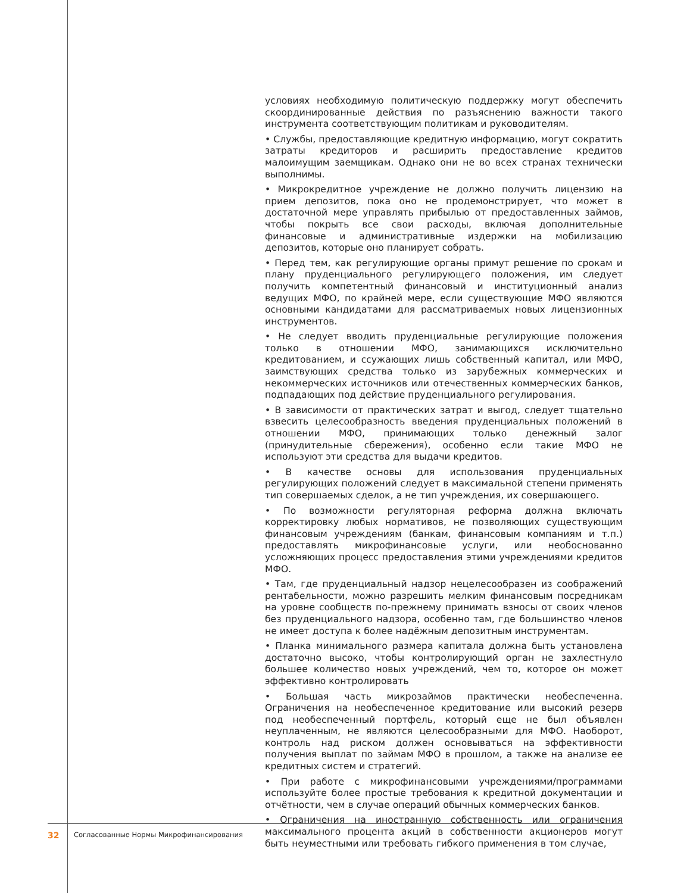условиях необходимую политическую поддержку могут обеспечить скоординированные действия по разъяснению важности такого инструмента соответствующим политикам и руководителям.
• Службы, предоставляющие кредитную информацию, могут сократить затраты кредиторов и расширить предоставление кредитов малоимущим заемщикам. Однако они не во всех странах технически выполнимы.
• Микрокредитное учреждение не должно получить лицензию на прием депозитов, пока оно не продемонстрирует, что может в достаточной мере управлять прибылью от предоставленных займов, чтобы покрыть все свои расходы, включая дополнительные финансовые и административные издержки на мобилизацию депозитов, которые оно планирует собрать.
• Перед тем, как регулирующие органы примут решение по срокам и плану пруденциального регулирующего положения, им следует получить компетентный финансовый и институционный анализ ведущих МФО, по крайней мере, если существующие МФО являются основными кандидатами для рассматриваемых новых лицензионных инструментов.
• Не следует вводить пруденциальные регулирующие положения только в отношении МФО, занимающихся исключительно кредитованием, и ссужающих лишь собственный капитал, или МФО, заимствующих средства только из зарубежных коммерческих и некоммерческих источников или отечественных коммерческих банков, подпадающих под действие пруденциального регулирования.
• В зависимости от практических затрат и выгод, следует тщательно взвесить целесообразность введения пруденциальных положений в отношении МФО, принимающих только денежный залог (принудительные сбережения), особенно если такие МФО не используют эти средства для выдачи кредитов.
• В качестве основы для использования пруденциальных регулирующих положений следует в максимальной степени применять тип совершаемых сделок, а не тип учреждения, их совершающего.
• По возможности регуляторная реформа должна включать корректировку любых нормативов, не позволяющих существующим финансовым учреждениям (банкам, финансовым компаниям и т.п.) предоставлять микрофинансовые услуги, или необоснованно усложняющих процесс предоставления этими учреждениями кредитов МФО.
• Там, где пруденциальный надзор нецелесообразен из соображений рентабельности, можно разрешить мелким финансовым посредникам на уровне сообществ по-прежнему принимать взносы от своих членов без пруденциального надзора, особенно там, где большинство членов не имеет доступа к более надёжным депозитным инструментам.
• Планка минимального размера капитала должна быть установлена достаточно высоко, чтобы контролирующий орган не захлестнуло большее количество новых учреждений, чем то, которое он может эффективно контролировать
• Большая часть микрозаймов практически необеспеченна. Ограничения на необеспеченное кредитование или высокий резерв под необеспеченный портфель, который еще не был объявлен неуплаченным, не являются целесообразными для МФО. Наоборот, контроль над риском должен основываться на эффективности получения выплат по займам МФО в прошлом, а также на анализе ее кредитных систем и стратегий.
• При работе с микрофинансовыми учреждениями/программами используйте более простые требования к кредитной документации и отчётности, чем в случае операций обычных коммерческих банков.
• Ограничения на иностранную собственность или ограничения максимального процента акций в собственности акционеров могут быть неуместными или требовать гибкого применения в том случае,
32 Согласованные Нормы Микрофинансирования